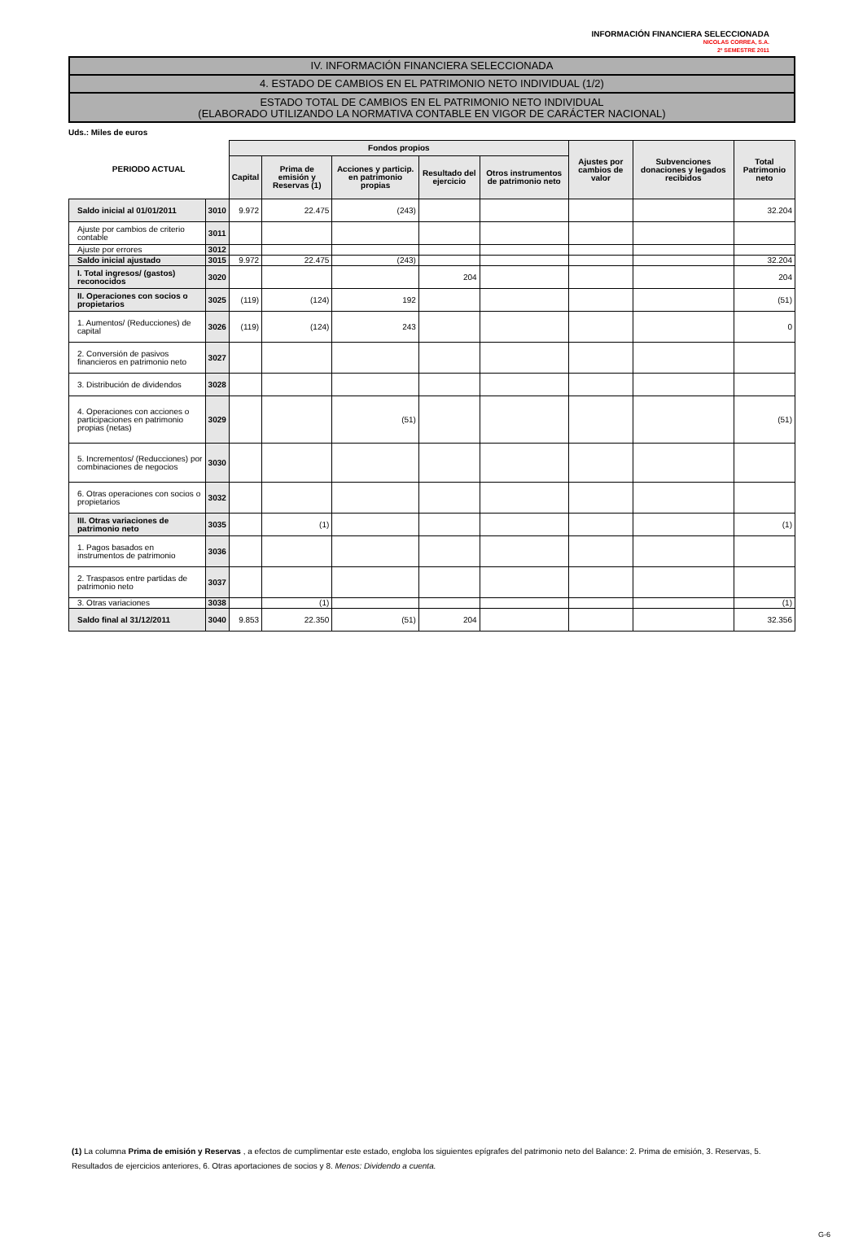INFORMACIÓN FINANCIERA SELECCIONADA
NICOLAS CORREA, S.A.
2º SEMESTRE 2011
IV. INFORMACIÓN FINANCIERA SELECCIONADA
4. ESTADO DE CAMBIOS EN EL PATRIMONIO NETO INDIVIDUAL (1/2)
ESTADO TOTAL DE CAMBIOS EN EL PATRIMONIO NETO INDIVIDUAL
(ELABORADO UTILIZANDO LA NORMATIVA CONTABLE EN VIGOR DE CARÁCTER NACIONAL)
Uds.: Miles de euros
| PERIODO ACTUAL | | Fondos propios | | | | | Ajustes por cambios de valor | Subvenciones donaciones y legados recibidos | Total Patrimonio neto |
| --- | --- | --- | --- | --- | --- | --- | --- | --- | --- |
| | | Capital | Prima de emisión y Reservas (1) | Acciones y particip. en patrimonio propias | Resultado del ejercicio | Otros instrumentos de patrimonio neto | | | |
| Saldo inicial al 01/01/2011 | 3010 | 9.972 | 22.475 | (243) | | | | | 32.204 |
| Ajuste por cambios de criterio contable | 3011 | | | | | | | | |
| Ajuste por errores | 3012 | | | | | | | | |
| Saldo inicial ajustado | 3015 | 9.972 | 22.475 | (243) | | | | | 32.204 |
| I. Total ingresos/ (gastos) reconocidos | 3020 | | | | 204 | | | | 204 |
| II. Operaciones con socios o propietarios | 3025 | (119) | (124) | 192 | | | | | (51) |
| 1. Aumentos/ (Reducciones) de capital | 3026 | (119) | (124) | 243 | | | | | 0 |
| 2. Conversión de pasivos financieros en patrimonio neto | 3027 | | | | | | | | |
| 3. Distribución de dividendos | 3028 | | | | | | | | |
| 4. Operaciones con acciones o participaciones en patrimonio propias (netas) | 3029 | | | (51) | | | | | (51) |
| 5. Incrementos/ (Reducciones) por combinaciones de negocios | 3030 | | | | | | | | |
| 6. Otras operaciones con socios o propietarios | 3032 | | | | | | | | |
| III. Otras variaciones de patrimonio neto | 3035 | | (1) | | | | | | (1) |
| 1. Pagos basados en instrumentos de patrimonio | 3036 | | | | | | | | |
| 2. Traspasos entre partidas de patrimonio neto | 3037 | | | | | | | | |
| 3. Otras variaciones | 3038 | | (1) | | | | | | (1) |
| Saldo final al 31/12/2011 | 3040 | 9.853 | 22.350 | (51) | 204 | | | | 32.356 |
(1) La columna Prima de emisión y Reservas , a efectos de cumplimentar este estado, engloba los siguientes epígrafes del patrimonio neto del Balance: 2. Prima de emisión, 3. Reservas, 5. Resultados de ejercicios anteriores, 6. Otras aportaciones de socios y 8. Menos: Dividendo a cuenta.
G-6